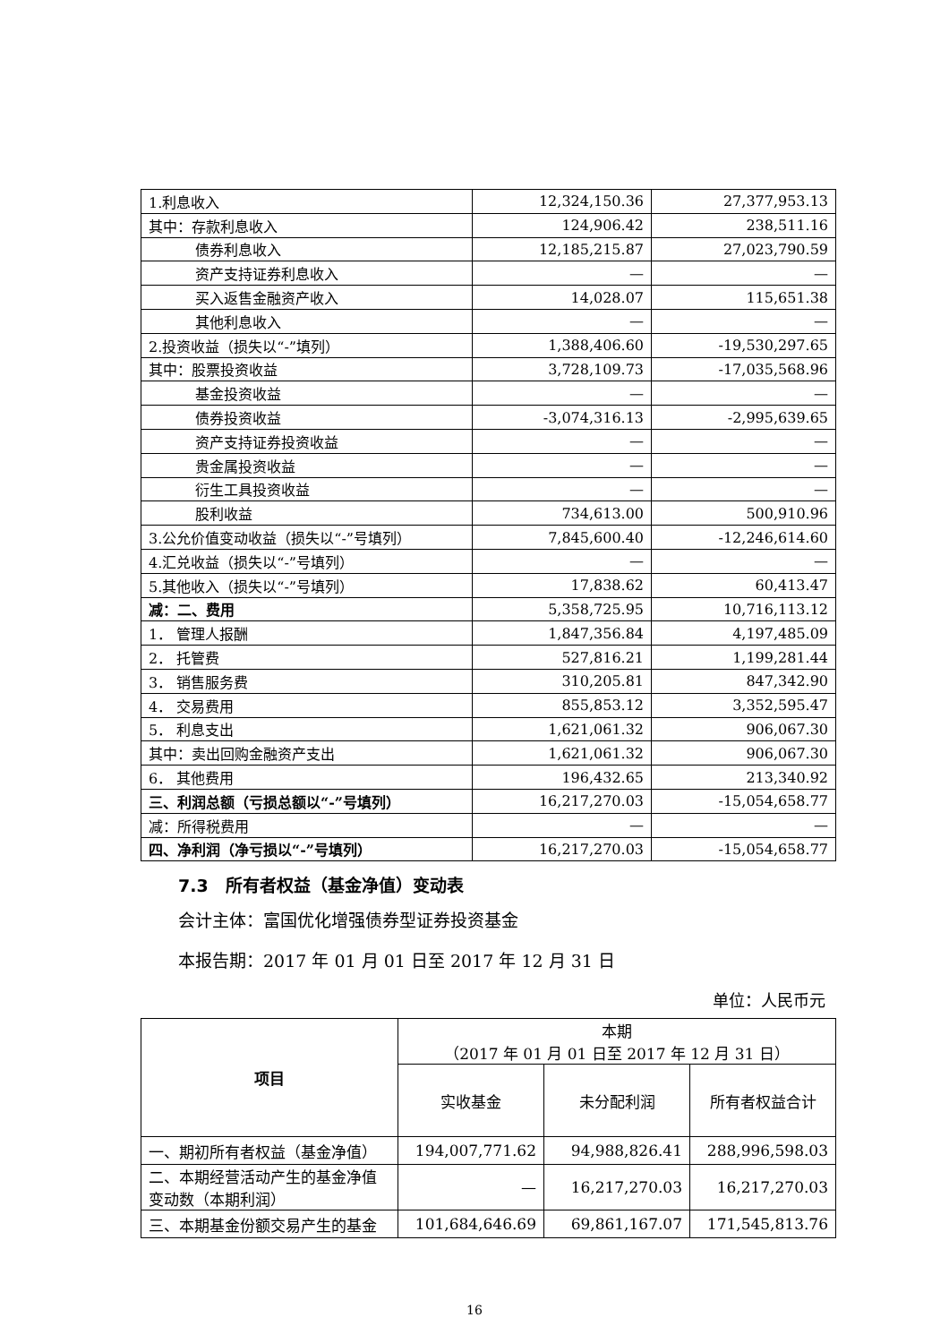| 1.利息收入 | 12,324,150.36 | 27,377,953.13 |
| 其中：存款利息收入 | 124,906.42 | 238,511.16 |
| 债券利息收入 | 12,185,215.87 | 27,023,790.59 |
| 资产支持证券利息收入 | — | — |
| 买入返售金融资产收入 | 14,028.07 | 115,651.38 |
| 其他利息收入 | — | — |
| 2.投资收益（损失以“-”填列） | 1,388,406.60 | -19,530,297.65 |
| 其中：股票投资收益 | 3,728,109.73 | -17,035,568.96 |
| 基金投资收益 | — | — |
| 债券投资收益 | -3,074,316.13 | -2,995,639.65 |
| 资产支持证券投资收益 | — | — |
| 贵金属投资收益 | — | — |
| 衍生工具投资收益 | — | — |
| 股利收益 | 734,613.00 | 500,910.96 |
| 3.公允价值变动收益（损失以“-”号填列） | 7,845,600.40 | -12,246,614.60 |
| 4.汇兑收益（损失以“-”号填列） | — | — |
| 5.其他收入（损失以“-”号填列） | 17,838.62 | 60,413.47 |
| 减：二、费用 | 5,358,725.95 | 10,716,113.12 |
| 1． 管理人报酬 | 1,847,356.84 | 4,197,485.09 |
| 2． 托管费 | 527,816.21 | 1,199,281.44 |
| 3． 销售服务费 | 310,205.81 | 847,342.90 |
| 4． 交易费用 | 855,853.12 | 3,352,595.47 |
| 5． 利息支出 | 1,621,061.32 | 906,067.30 |
| 其中：卖出回购金融资产支出 | 1,621,061.32 | 906,067.30 |
| 6． 其他费用 | 196,432.65 | 213,340.92 |
| 三、利润总额（亏损总额以“-”号填列） | 16,217,270.03 | -15,054,658.77 |
| 减：所得税费用 | — | — |
| 四、净利润（净亏损以“-”号填列） | 16,217,270.03 | -15,054,658.77 |
7.3　所有者权益（基金净值）变动表
会计主体：富国优化增强债券型证券投资基金
本报告期：2017 年 01 月 01 日至 2017 年 12 月 31 日
单位：人民币元
| 项目 | 本期 （2017 年 01 月 01 日至 2017 年 12 月 31 日） | | |
| --- | --- | --- | --- |
| | 实收基金 | 未分配利润 | 所有者权益合计 |
| 一、期初所有者权益（基金净值） | 194,007,771.62 | 94,988,826.41 | 288,996,598.03 |
| 二、本期经营活动产生的基金净值变动数（本期利润） | — | 16,217,270.03 | 16,217,270.03 |
| 三、本期基金份额交易产生的基金 | 101,684,646.69 | 69,861,167.07 | 171,545,813.76 |
16